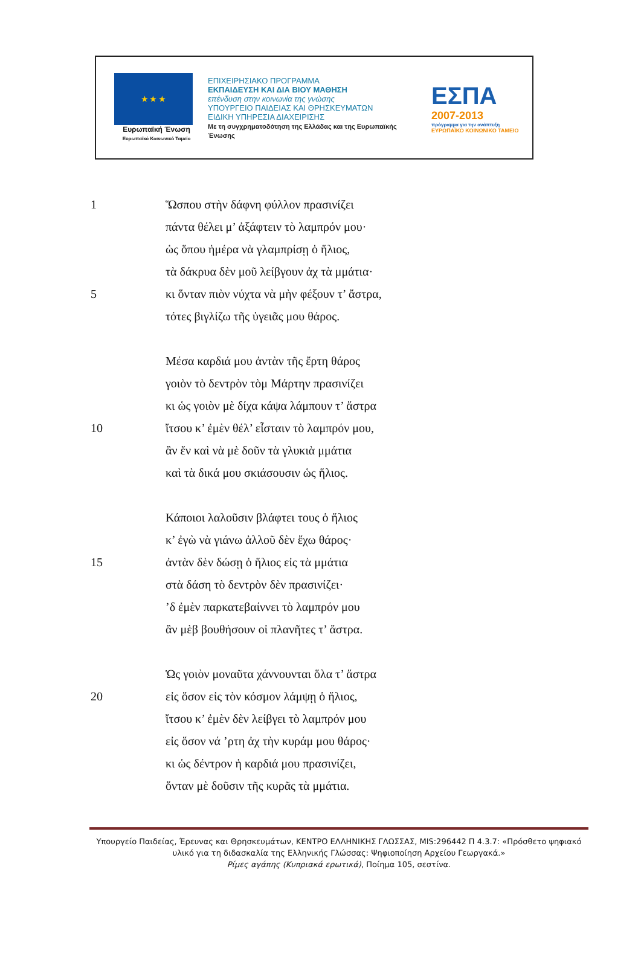★ ★ ★
Ευρωπαϊκή Ένωση
Ευρωπαϊκό Κοινωνικό Ταμείο
ΕΠΙΧΕΙΡΗΣΙΑΚΟ ΠΡΟΓΡΑΜΜΑ
ΕΚΠΑΙΔΕΥΣΗ ΚΑΙ ΔΙΑ ΒΙΟΥ ΜΑΘΗΣΗ
επένδυση στην κοινωνία της γνώσης
ΥΠΟΥΡΓΕΙΟ ΠΑΙΔΕΙΑΣ ΚΑΙ ΘΡΗΣΚΕΥΜΑΤΩΝ
ΕΙΔΙΚΗ ΥΠΗΡΕΣΙΑ ΔΙΑΧΕΙΡΙΣΗΣ
Με τη συγχρηματοδότηση της Ελλάδας και της Ευρωπαϊκής Ένωσης
ΕΣΠΑ
2007-2013
πρόγραμμα για την ανάπτυξη
ΕΥΡΩΠΑΪΚΟ ΚΟΙΝΩΝΙΚΟ ΤΑΜΕΙΟ
1 Ὥσπου στὴν δάφνη φύλλον πρασινίζει
πάντα θέλει μ’ ἀξάφτειν τὸ λαμπρόν μου·
ὡς ὅπου ἡμέρα νὰ γλαμπρίσῃ ὁ ἥλιος,
τὰ δάκρυα δὲν μοῦ λείβγουν ἀχ τὰ μμάτια·
5 κι ὅνταν πιὸν νύχτα νὰ μὴν φέξουν τ’ ἄστρα,
τότες βιγλίζω τῆς ὑγειᾶς μου θάρος.
Μέσα καρδιά μου ἀντὰν τῆς ἔρτη θάρος
γοιὸν τὸ δεντρὸν τὸμ Μάρτην πρασινίζει
κι ὡς γοιὸν μὲ δίχα κάψα λάμπουν τ’ ἄστρα
10 ἴτσου κ’ ἐμὲν θέλ’ εἶσταιν τὸ λαμπρόν μου,
ἂν ἔν καὶ νὰ μὲ δοῦν τὰ γλυκιὰ μμάτια
καὶ τὰ δικά μου σκιάσουσιν ὡς ἥλιος.
Κάποιοι λαλοῦσιν βλάφτει τους ὁ ἥλιος
κ’ ἐγὼ νὰ γιάνω ἀλλοῦ δὲν ἔχω θάρος·
15 ἀντὰν δὲν δώσῃ ὁ ἥλιος εἰς τὰ μμάτια
στὰ δάση τὸ δεντρὸν δὲν πρασινίζει·
’δ ἐμὲν παρκατεβαίννει τὸ λαμπρόν μου
ἂν μὲβ βουθήσουν οἱ πλανῆτες τ’ ἄστρα.
Ὡς γοιὸν μοναῦτα χάννουνται ὅλα τ’ ἄστρα
20 εἰς ὅσον εἰς τὸν κόσμον λάμψῃ ὁ ἥλιος,
ἴτσου κ’ ἐμὲν δὲν λείβγει τὸ λαμπρόν μου
εἰς ὅσον νά ’ρτη ἀχ τὴν κυράμ μου θάρος·
κι ὡς δέντρον ἡ καρδιά μου πρασινίζει,
ὅνταν μὲ δοῦσιν τῆς κυρᾶς τὰ μμάτια.
Υπουργείο Παιδείας, Έρευνας και Θρησκευμάτων, ΚΕΝΤΡΟ ΕΛΛΗΝΙΚΗΣ ΓΛΩΣΣΑΣ, MIS:296442 Π 4.3.7: «Πρόσθετο ψηφιακό υλικό για τη διδασκαλία της Ελληνικής Γλώσσας: Ψηφιοποίηση Αρχείου Γεωργακά.»
Ρίμες αγάπης (Κυπριακά ερωτικά), Ποίημα 105, σεστίνα.